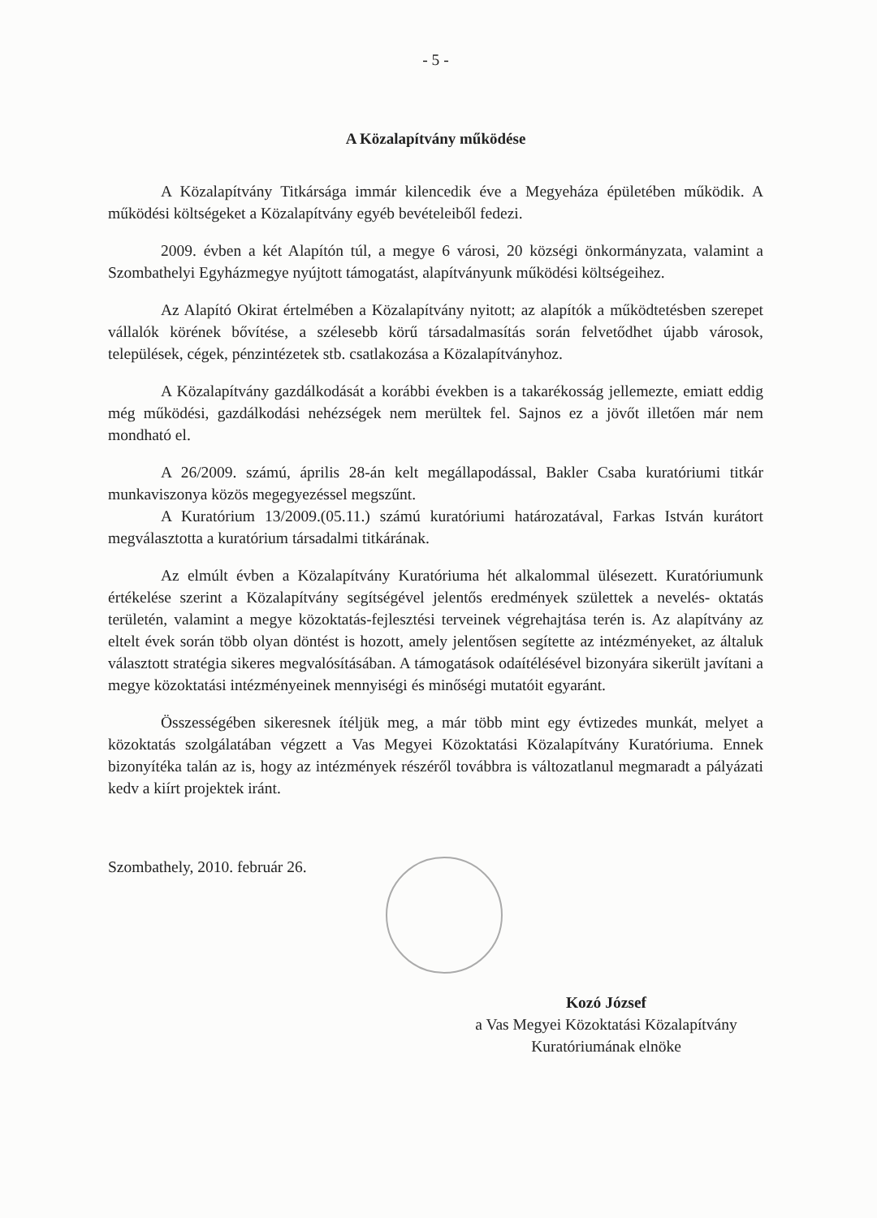- 5 -
A Közalapítvány működése
A Közalapítvány Titkársága immár kilencedik éve a Megyeháza épületében működik. A működési költségeket a Közalapítvány egyéb bevételeiből fedezi.
2009. évben a két Alapítón túl, a megye 6 városi, 20 községi önkormányzata, valamint a Szombathelyi Egyházmegye nyújtott támogatást, alapítványunk működési költségeihez.
Az Alapító Okirat értelmében a Közalapítvány nyitott; az alapítók a működtetésben szerepet vállalók körének bővítése, a szélesebb körű társadalmasítás során felvetődhet újabb városok, települések, cégek, pénzintézetek stb. csatlakozása a Közalapítványhoz.
A Közalapítvány gazdálkodását a korábbi években is a takarékosság jellemezte, emiatt eddig még működési, gazdálkodási nehézségek nem merültek fel. Sajnos ez a jövőt illetően már nem mondható el.
A 26/2009. számú, április 28-án kelt megállapodással, Bakler Csaba kuratóriumi titkár munkaviszonya közös megegyezéssel megszűnt.
A Kuratórium 13/2009.(05.11.) számú kuratóriumi határozatával, Farkas István kurátort megválasztotta a kuratórium társadalmi titkárának.
Az elmúlt évben a Közalapítvány Kuratóriuma hét alkalommal ülésezett. Kuratóriumunk értékelése szerint a Közalapítvány segítségével jelentős eredmények születtek a nevelés- oktatás területén, valamint a megye közoktatás-fejlesztési terveinek végrehajtása terén is. Az alapítvány az eltelt évek során több olyan döntést is hozott, amely jelentősen segítette az intézményeket, az általuk választott stratégia sikeres megvalósításában. A támogatások odaítélésével bizonyára sikerült javítani a megye közoktatási intézményeinek mennyiségi és minőségi mutatóit egyaránt.
Összességében sikeresnek ítéljük meg, a már több mint egy évtizedes munkát, melyet a közoktatás szolgálatában végzett a Vas Megyei Közoktatási Közalapítvány Kuratóriuma. Ennek bizonyítéka talán az is, hogy az intézmények részéről továbbra is változatlanul megmaradt a pályázati kedv a kiírt projektek iránt.
Szombathely, 2010. február 26.
Kozó József
a Vas Megyei Közoktatási Közalapítvány
Kuratóriumának elnöke